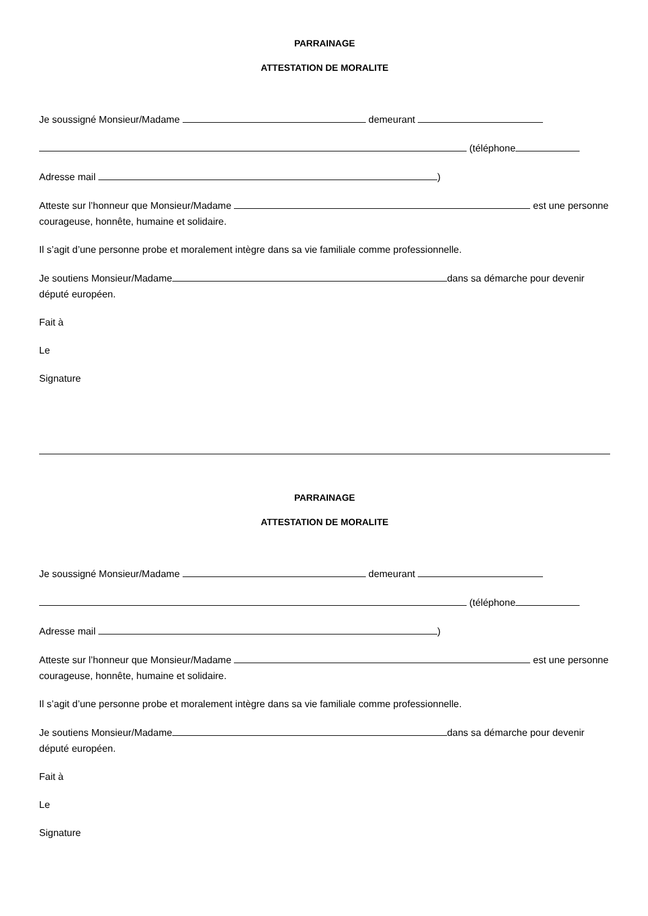PARRAINAGE
ATTESTATION DE MORALITE
Je soussigné Monsieur/Madame demeurant
(téléphone
Adresse mail )
Atteste sur l’honneur que Monsieur/Madame est une personne courageuse, honnête, humaine et solidaire.
Il s’agit d’une personne probe et moralement intègre dans sa vie familiale comme professionnelle.
Je soutiens Monsieur/Madame dans sa démarche pour devenir député européen.
Fait à
Le
Signature
PARRAINAGE
ATTESTATION DE MORALITE
Je soussigné Monsieur/Madame demeurant
(téléphone
Adresse mail )
Atteste sur l’honneur que Monsieur/Madame est une personne courageuse, honnête, humaine et solidaire.
Il s’agit d’une personne probe et moralement intègre dans sa vie familiale comme professionnelle.
Je soutiens Monsieur/Madame dans sa démarche pour devenir député européen.
Fait à
Le
Signature